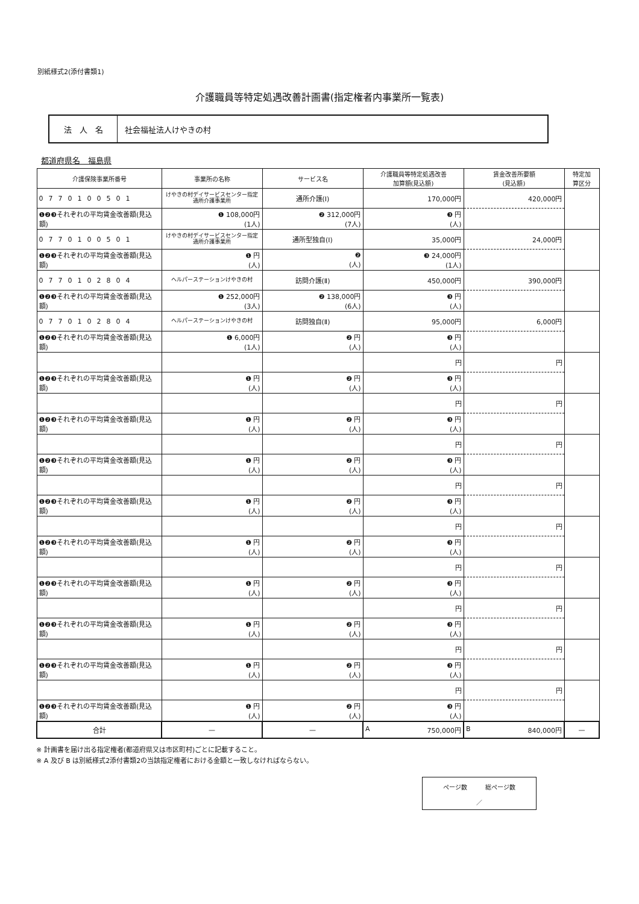別紙様式2(添付書類1)
介護職員等特定処遇改善計画書(指定権者内事業所一覧表)
法　人　名 社会福祉法人けやきの村
都道府県名　福島県
| 介護保険事業所番号 | 事業所の名称 | サービス名 | 介護職員等特定処遇改善 加算額(見込額) | 賃金改善所要額 (見込額) | 特定加 算区分 |
| --- | --- | --- | --- | --- | --- |
| 0770100501 | けやきの村デイサービスセンター指定通所介護事業所 | 通所介護(Ⅰ) | 170,000円 | 420,000円 | |
| ❶❷❸それぞれの平均賃金改善額(見込額) | ❶ 108,000円 (1人) | ❷ 312,000円 (7人) | ❸ 円 (人) | | |
| 0770100501 | けやきの村デイサービスセンター指定通所介護事業所 | 通所型独自(Ⅰ) | 35,000円 | 24,000円 | |
| ❶❷❸それぞれの平均賃金改善額(見込額) | ❶ 円 (人) | ❷ (人) | ❸ 24,000円 (1人) | | |
| 0770102804 | ヘルパーステーションけやきの村 | 訪問介護(Ⅱ) | 450,000円 | 390,000円 | |
| ❶❷❸それぞれの平均賃金改善額(見込額) | ❶ 252,000円 (3人) | ❷ 138,000円 (6人) | ❸ 円 (人) | | |
| 0770102804 | ヘルパーステーションけやきの村 | 訪問独自(Ⅱ) | 95,000円 | 6,000円 | |
| ❶❷❸それぞれの平均賃金改善額(見込額) | ❶ 6,000円 (1人) | ❷ 円 (人) | ❸ 円 (人) | | |
| | | | 円 | 円 | |
| ❶❷❸それぞれの平均賃金改善額(見込額) | ❶ 円 (人) | ❷ 円 (人) | ❸ 円 (人) | | |
| | | | 円 | 円 | |
| ❶❷❸それぞれの平均賃金改善額(見込額) | ❶ 円 (人) | ❷ 円 (人) | ❸ 円 (人) | | |
| | | | 円 | 円 | |
| ❶❷❸それぞれの平均賃金改善額(見込額) | ❶ 円 (人) | ❷ 円 (人) | ❸ 円 (人) | | |
| | | | 円 | 円 | |
| ❶❷❸それぞれの平均賃金改善額(見込額) | ❶ 円 (人) | ❷ 円 (人) | ❸ 円 (人) | | |
| | | | 円 | 円 | |
| ❶❷❸それぞれの平均賃金改善額(見込額) | ❶ 円 (人) | ❷ 円 (人) | ❸ 円 (人) | | |
| | | | 円 | 円 | |
| ❶❷❸それぞれの平均賃金改善額(見込額) | ❶ 円 (人) | ❷ 円 (人) | ❸ 円 (人) | | |
| | | | 円 | 円 | |
| ❶❷❸それぞれの平均賃金改善額(見込額) | ❶ 円 (人) | ❷ 円 (人) | ❸ 円 (人) | | |
| | | | 円 | 円 | |
| ❶❷❸それぞれの平均賃金改善額(見込額) | ❶ 円 (人) | ❷ 円 (人) | ❸ 円 (人) | | |
| | | | 円 | 円 | |
| ❶❷❸それぞれの平均賃金改善額(見込額) | ❶ 円 (人) | ❷ 円 (人) | ❸ 円 (人) | | |
| 合計 | — | — | A 750,000円 | B 840,000円 | — |
※ 計画書を届け出る指定権者(都道府県又は市区町村)ごとに記載すること。
※ A 及び B は別紙様式2添付書類2の当該指定権者における金額と一致しなければならない。
ページ数　　　総ページ数
／